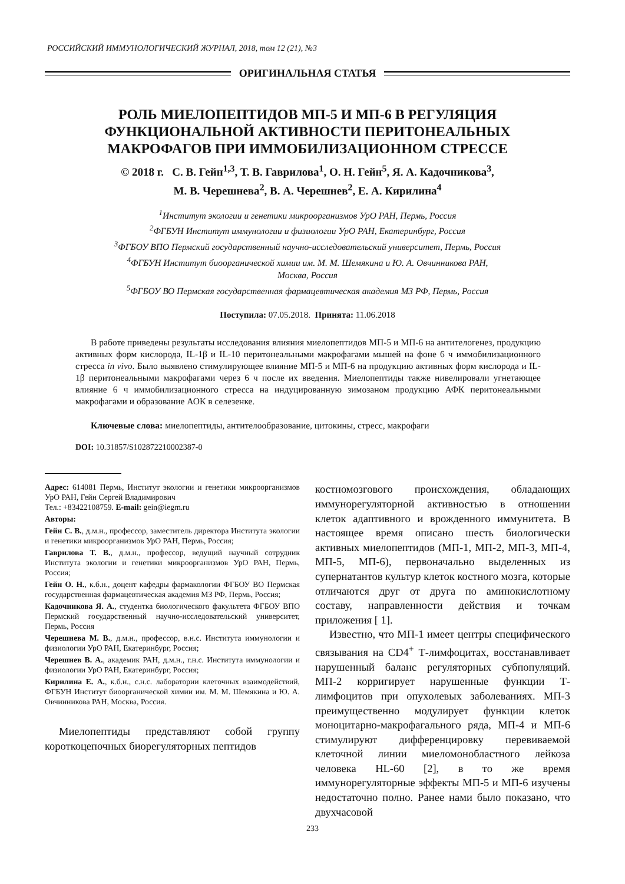РОССИЙСКИЙ ИММУНОЛОГИЧЕСКИЙ ЖУРНАЛ, 2018, том 12 (21), №3
ОРИГИНАЛЬНАЯ СТАТЬЯ
РОЛЬ МИЕЛОПЕПТИДОВ МП-5 И МП-6 В РЕГУЛЯЦИЯ
ФУНКЦИОНАЛЬНОЙ АКТИВНОСТИ ПЕРИТОНЕАЛЬНЫХ
МАКРОФАГОВ ПРИ ИММОБИЛИЗАЦИОННОМ СТРЕССЕ
© 2018 г. С. В. Гейн<sup>1,3</sup>, Т. В. Гаврилова<sup>1</sup>, О. Н. Гейн<sup>5</sup>, Я. А. Кадочникова<sup>3</sup>,
М. В. Черешнева<sup>2</sup>, В. А. Черешнев<sup>2</sup>, Е. А. Кирилина<sup>4</sup>
<sup>1</sup> Институт экологии и генетики микроорганизмов УрО РАН, Пермь, Россия
<sup>2</sup> ФГБУН Институт иммунологии и физиологии УрО РАН, Екатеринбург, Россия
<sup>3</sup> ФГБОУ ВПО Пермский государственный научно-исследовательский университет, Пермь, Россия
<sup>4</sup> ФГБУН Институт биоорганической химии им. М. М. Шемякина и Ю. А. Овчинникова РАН,
Москва, Россия
<sup>5</sup> ФГБОУ ВО Пермская государственная фармацевтическая академия МЗ РФ, Пермь, Россия
Поступила: 07.05.2018. Принята: 11.06.2018
В работе приведены результаты исследования влияния миелопептидов МП-5 и МП-6 на антителогенез, продукцию активных форм кислорода, IL-1β и IL-10 перитонеальными макрофагами мышей на фоне 6 ч иммобилизационного стресса in vivo. Было выявлено стимулирующее влияние МП-5 и МП-6 на продукцию активных форм кислорода и IL-1β перитонеальными макрофагами через 6 ч после их введения. Миелопептиды также нивелировали угнетающее влияние 6 ч иммобилизационного стресса на индуцированную зимозаном продукцию АФК перитонеальными макрофагами и образование АОК в селезенке.
Ключевые слова: миелопептиды, антителообразование, цитокины, стресс, макрофаги
DOI: 10.31857/S102872210002387-0
Адрес: 614081 Пермь, Институт экологии и генетики микроорганизмов УрО РАН, Гейн Сергей Владимирович
Тел.: +83422108759. E-mail: gein@iegm.ru
Авторы:
Гейн С. В., д.м.н., профессор, заместитель директора Института экологии и генетики микроорганизмов УрО РАН, Пермь, Россия;
Гаврилова Т. В., д.м.н., профессор, ведущий научный сотрудник Института экологии и генетики микроорганизмов УрО РАН, Пермь, Россия;
Гейн О. Н., к.б.н., доцент кафедры фармакологии ФГБОУ ВО Пермская государственная фармацевтическая академия МЗ РФ, Пермь, Россия;
Кадочникова Я. А., студентка биологического факультета ФГБОУ ВПО Пермский государственный научно-исследовательский университет, Пермь, Россия
Черешнева М. В., д.м.н., профессор, в.н.с. Института иммунологии и физиологии УрО РАН, Екатеринбург, Россия;
Черешнев В. А., академик РАН, д.м.н., г.н.с. Института иммунологии и физиологии УрО РАН, Екатеринбург, Россия;
Кирилина Е. А., к.б.н., с.н.с. лаборатории клеточных взаимодействий, ФГБУН Институт биоорганической химии им. М. М. Шемякина и Ю. А. Овчинникова РАН, Москва, Россия.
Миелопептиды представляют собой группу короткоцепочных биорегуляторных пептидов
костномозгового происхождения, обладающих иммунорегуляторной активностью в отношении клеток адаптивного и врожденного иммунитета. В настоящее время описано шесть биологически активных миелопептидов (МП-1, МП-2, МП-3, МП-4, МП-5, МП-6), первоначально выделенных из супернатантов культур клеток костного мозга, которые отличаются друг от друга по аминокислотному составу, направленности действия и точкам приложения [ 1].
Известно, что МП-1 имеет центры специфического связывания на CD4<sup>+</sup> Т-лимфоцитах, восстанавливает нарушенный баланс регуляторных субпопуляций. МП-2 корригирует нарушенные функции Т-лимфоцитов при опухолевых заболеваниях. МП-3 преимущественно модулирует функции клеток моноцитарно-макрофагального ряда, МП-4 и МП-6 стимулируют дифференцировку перевиваемой клеточной линии миеломонобластного лейкоза человека HL-60 [2], в то же время иммунорегуляторные эффекты МП-5 и МП-6 изучены недостаточно полно. Ранее нами было показано, что двухчасовой
233